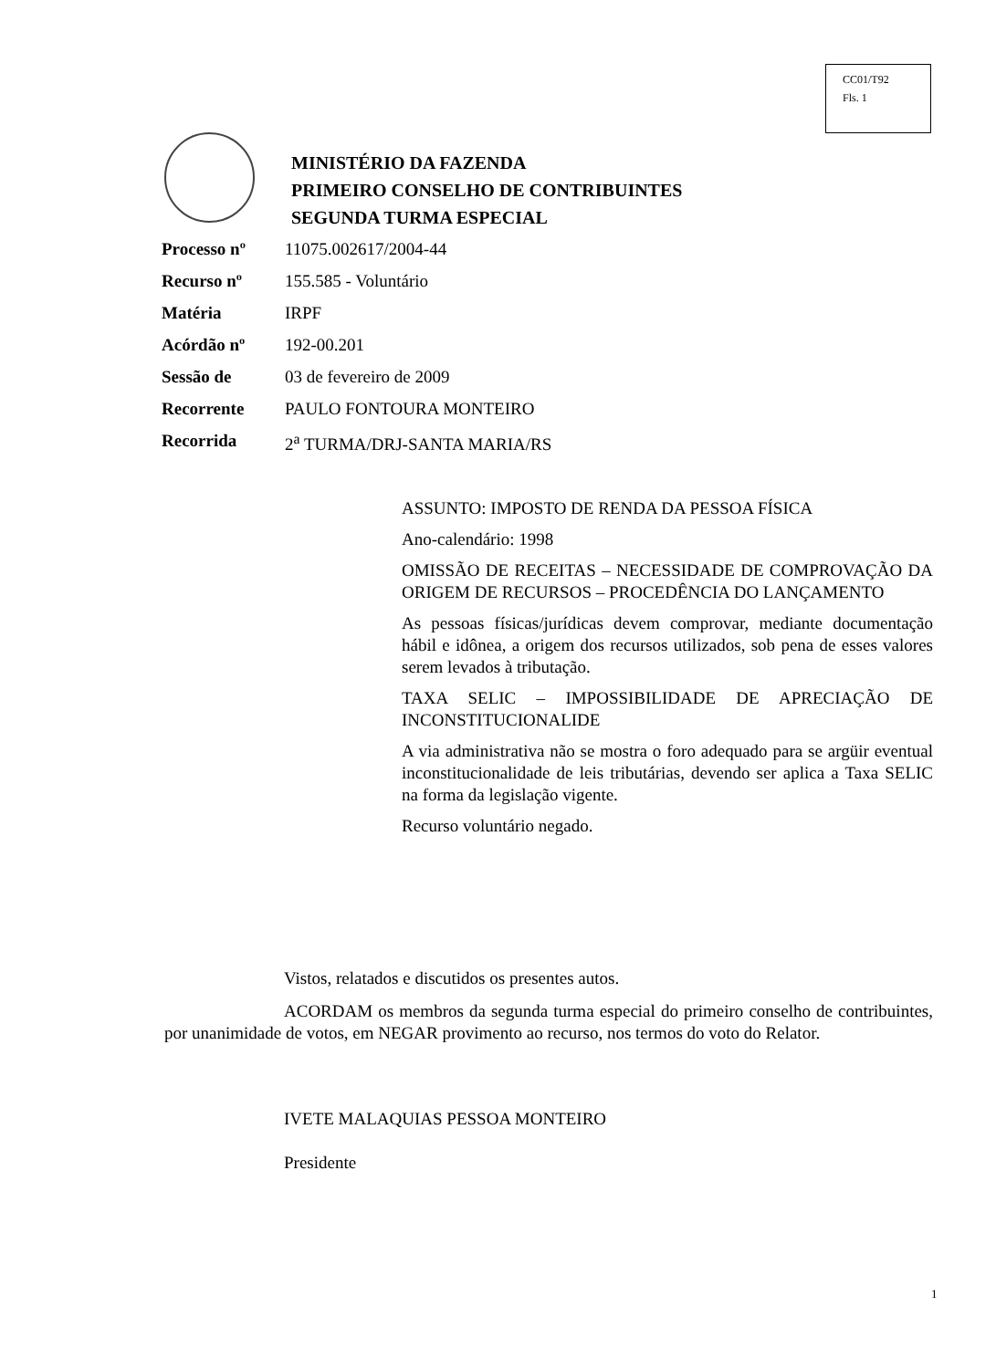CC01/T92
Fls. 1
MINISTÉRIO DA FAZENDA
PRIMEIRO CONSELHO DE CONTRIBUINTES
SEGUNDA TURMA ESPECIAL
Processo nº 11075.002617/2004-44
Recurso nº 155.585 - Voluntário
Matéria IRPF
Acórdão nº 192-00.201
Sessão de 03 de fevereiro de 2009
Recorrente PAULO FONTOURA MONTEIRO
Recorrida 2<sup>a</sup> TURMA/DRJ-SANTA MARIA/RS
ASSUNTO: IMPOSTO DE RENDA DA PESSOA FÍSICA
Ano-calendário: 1998
OMISSÃO DE RECEITAS – NECESSIDADE DE COMPROVAÇÃO DA ORIGEM DE RECURSOS – PROCEDÊNCIA DO LANÇAMENTO
As pessoas físicas/jurídicas devem comprovar, mediante documentação hábil e idônea, a origem dos recursos utilizados, sob pena de esses valores serem levados à tributação.
TAXA SELIC – IMPOSSIBILIDADE DE APRECIAÇÃO DE INCONSTITUCIONALIDE
A via administrativa não se mostra o foro adequado para se argüir eventual inconstitucionalidade de leis tributárias, devendo ser aplica a Taxa SELIC na forma da legislação vigente.
Recurso voluntário negado.
Vistos, relatados e discutidos os presentes autos.
ACORDAM os membros da segunda turma especial do primeiro conselho de contribuintes, por unanimidade de votos, em NEGAR provimento ao recurso, nos termos do voto do Relator.
IVETE MALAQUIAS PESSOA MONTEIRO
Presidente
1